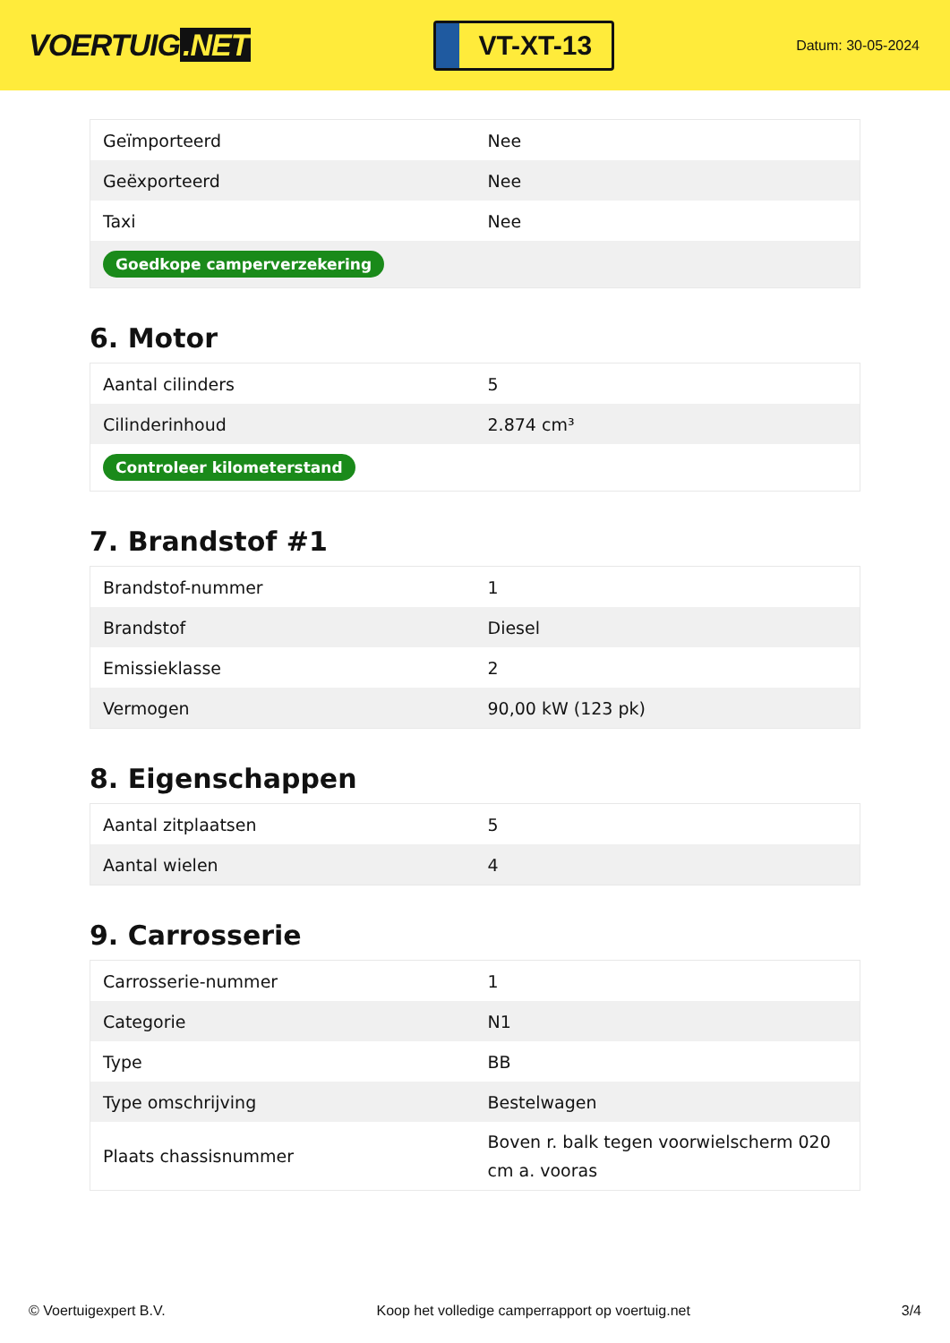VOERTUIG.NET
VT-XT-13
Datum: 30-05-2024
| Geïmporteerd | Nee |
| Geëxporteerd | Nee |
| Taxi | Nee |
| Goedkope camperverzekering | |
6. Motor
| Aantal cilinders | 5 |
| Cilinderinhoud | 2.874 cm³ |
| Controleer kilometerstand | |
7. Brandstof #1
| Brandstof-nummer | 1 |
| Brandstof | Diesel |
| Emissieklasse | 2 |
| Vermogen | 90,00 kW (123 pk) |
8. Eigenschappen
| Aantal zitplaatsen | 5 |
| Aantal wielen | 4 |
9. Carrosserie
| Carrosserie-nummer | 1 |
| Categorie | N1 |
| Type | BB |
| Type omschrijving | Bestelwagen |
| Plaats chassisnummer | Boven r. balk tegen voorwielscherm 020 cm a. vooras |
© Voertuigexpert B.V. Koop het volledige camperrapport op voertuig.net 3/4